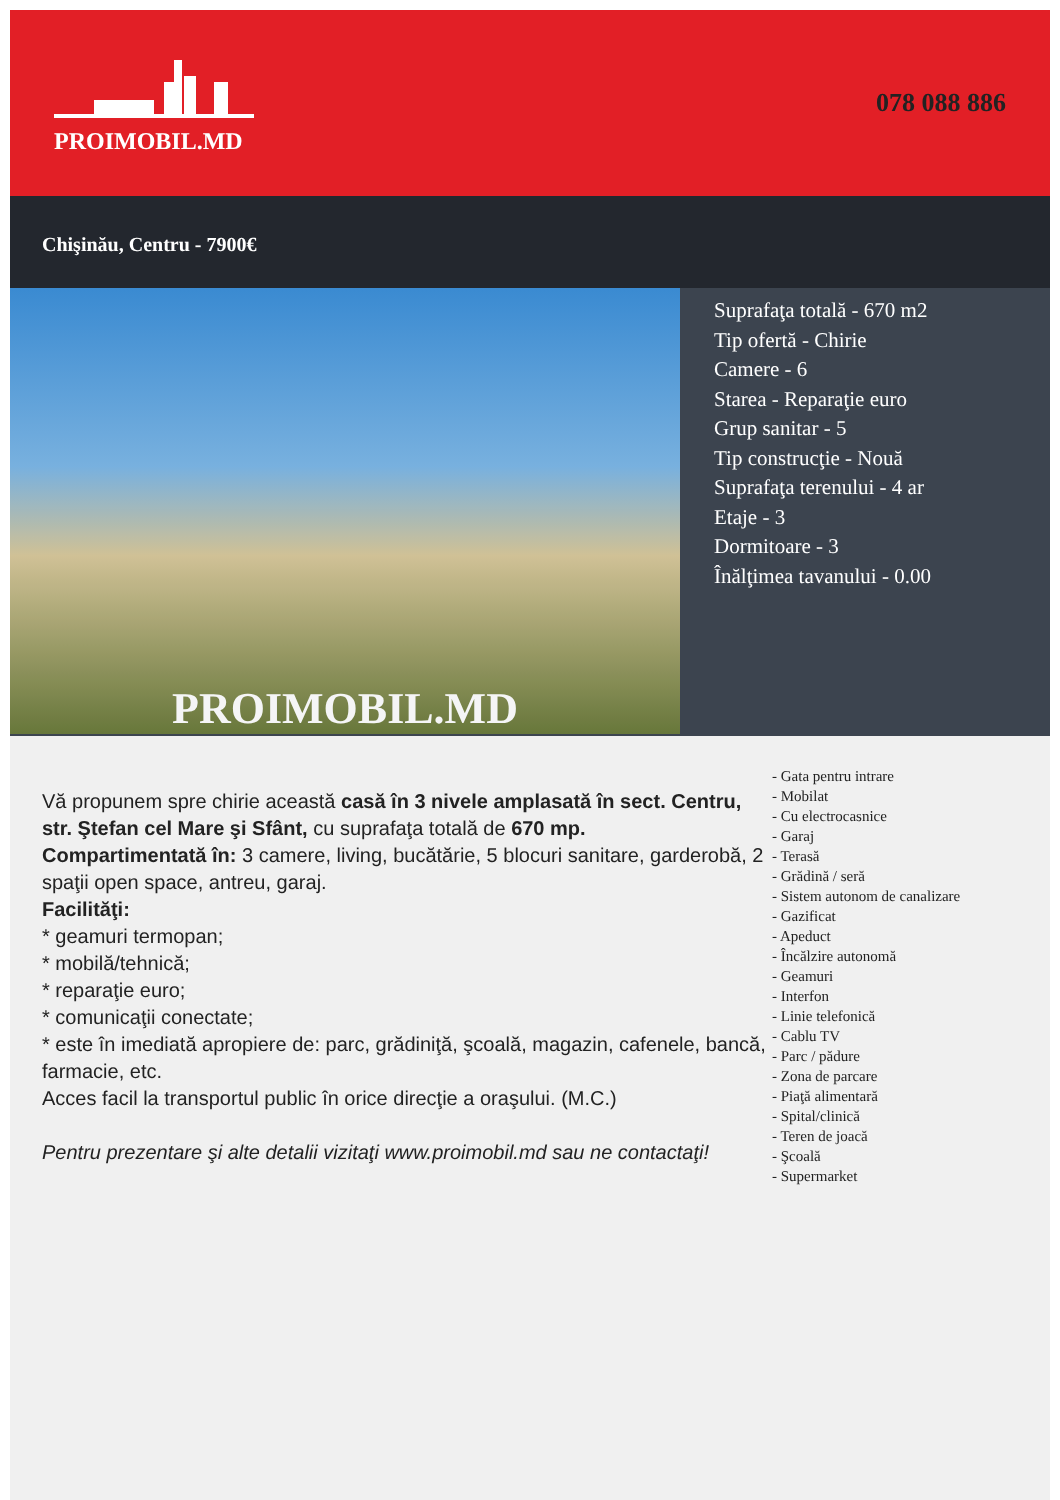PROIMOBIL.MD 078 088 886
Chişinău, Centru - 7900€
PROIMOBIL.MD
Suprafaţa totală - 670 m2
Tip ofertă - Chirie
Camere - 6
Starea - Reparaţie euro
Grup sanitar - 5
Tip construcţie - Nouă
Suprafaţa terenului - 4 ar
Etaje - 3
Dormitoare - 3
Înălţimea tavanului - 0.00
Vă propunem spre chirie această casă în 3 nivele amplasată în sect. Centru, str. Ştefan cel Mare şi Sfânt, cu suprafaţa totală de 670 mp.
Compartimentată în: 3 camere, living, bucătărie, 5 blocuri sanitare, garderobă, 2 spaţii open space, antreu, garaj.
Facilităţi:
* geamuri termopan;
* mobilă/tehnică;
* reparaţie euro;
* comunicaţii conectate;
* este în imediată apropiere de: parc, grădiniţă, şcoală, magazin, cafenele, bancă, farmacie, etc.
Acces facil la transportul public în orice direcţie a oraşului. (M.C.)
Pentru prezentare şi alte detalii vizitaţi www.proimobil.md sau ne contactaţi!
- Gata pentru intrare
- Mobilat
- Cu electrocasnice
- Garaj
- Terasă
- Grădină / seră
- Sistem autonom de canalizare
- Gazificat
- Apeduct
- Încălzire autonomă
- Geamuri
- Interfon
- Linie telefonică
- Cablu TV
- Parc / pădure
- Zona de parcare
- Piaţă alimentară
- Spital/clinică
- Teren de joacă
- Şcoală
- Supermarket